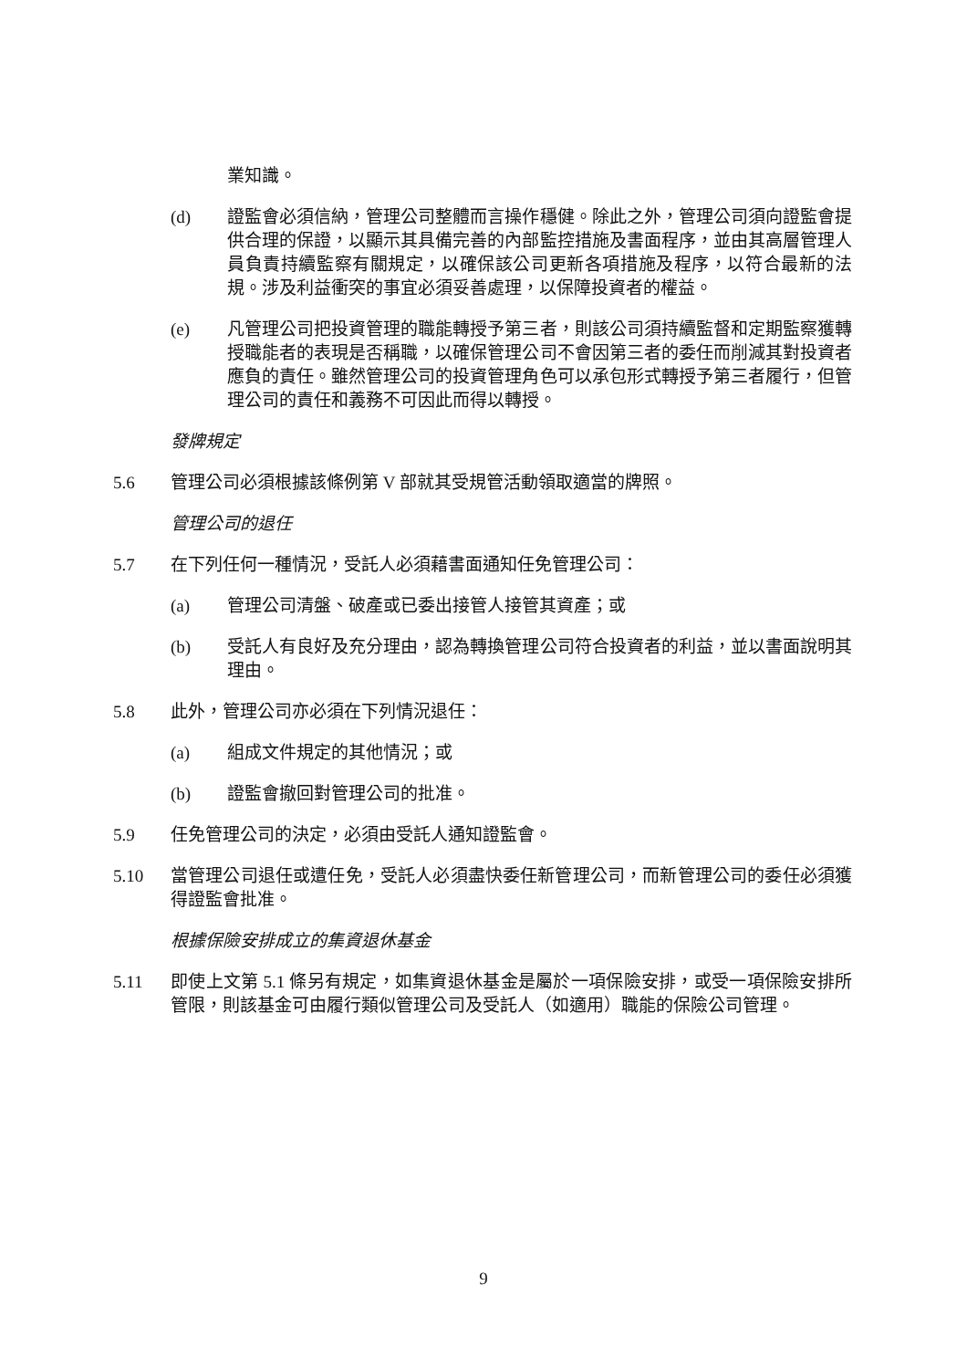業知識。
(d) 證監會必須信納，管理公司整體而言操作穩健。除此之外，管理公司須向證監會提供合理的保證，以顯示其具備完善的內部監控措施及書面程序，並由其高層管理人員負責持續監察有關規定，以確保該公司更新各項措施及程序，以符合最新的法規。涉及利益衝突的事宜必須妥善處理，以保障投資者的權益。
(e) 凡管理公司把投資管理的職能轉授予第三者，則該公司須持續監督和定期監察獲轉授職能者的表現是否稱職，以確保管理公司不會因第三者的委任而削減其對投資者應負的責任。雖然管理公司的投資管理角色可以承包形式轉授予第三者履行，但管理公司的責任和義務不可因此而得以轉授。
發牌規定
5.6 管理公司必須根據該條例第 V 部就其受規管活動領取適當的牌照。
管理公司的退任
5.7 在下列任何一種情況，受託人必須藉書面通知任免管理公司：
(a) 管理公司清盤、破產或已委出接管人接管其資產；或
(b) 受託人有良好及充分理由，認為轉換管理公司符合投資者的利益，並以書面說明其理由。
5.8 此外，管理公司亦必須在下列情況退任：
(a) 組成文件規定的其他情況；或
(b) 證監會撤回對管理公司的批准。
5.9 任免管理公司的決定，必須由受託人通知證監會。
5.10 當管理公司退任或遭任免，受託人必須盡快委任新管理公司，而新管理公司的委任必須獲得證監會批准。
根據保險安排成立的集資退休基金
5.11 即使上文第 5.1 條另有規定，如集資退休基金是屬於一項保險安排，或受一項保險安排所管限，則該基金可由履行類似管理公司及受託人（如適用）職能的保險公司管理。
9